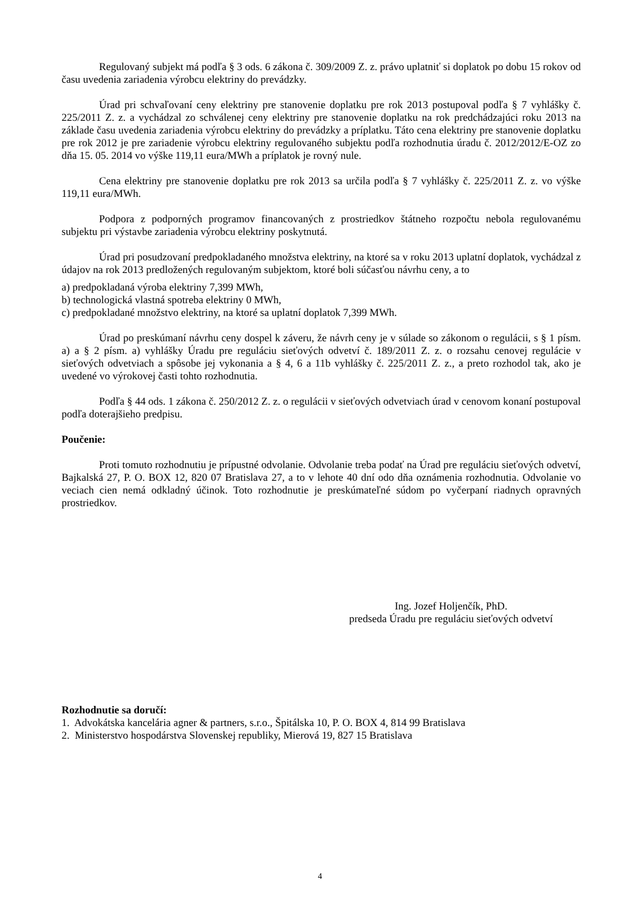Regulovaný subjekt má podľa § 3 ods. 6 zákona č. 309/2009 Z. z. právo uplatniť si doplatok po dobu 15 rokov od času uvedenia zariadenia výrobcu elektriny do prevádzky.
Úrad pri schvaľovaní ceny elektriny pre stanovenie doplatku pre rok 2013 postupoval podľa § 7 vyhlášky č. 225/2011 Z. z. a vychádzal zo schválenej ceny elektriny pre stanovenie doplatku na rok predchádzajúci roku 2013 na základe času uvedenia zariadenia výrobcu elektriny do prevádzky a príplatku. Táto cena elektriny pre stanovenie doplatku pre rok 2012 je pre zariadenie výrobcu elektriny regulovaného subjektu podľa rozhodnutia úradu č. 2012/2012/E-OZ zo dňa 15. 05. 2014 vo výške 119,11 eura/MWh a príplatok je rovný nule.
Cena elektriny pre stanovenie doplatku pre rok 2013 sa určila podľa § 7 vyhlášky č. 225/2011 Z. z. vo výške 119,11 eura/MWh.
Podpora z podporných programov financovaných z prostriedkov štátneho rozpočtu nebola regulovanému subjektu pri výstavbe zariadenia výrobcu elektriny poskytnutá.
Úrad pri posudzovaní predpokladaného množstva elektriny, na ktoré sa v roku 2013 uplatní doplatok, vychádzal z údajov na rok 2013 predložených regulovaným subjektom, ktoré boli súčasťou návrhu ceny, a to
a) predpokladaná výroba elektriny 7,399 MWh,
b) technologická vlastná spotreba elektriny 0 MWh,
c) predpokladané množstvo elektriny, na ktoré sa uplatní doplatok 7,399 MWh.
Úrad po preskúmaní návrhu ceny dospel k záveru, že návrh ceny je v súlade so zákonom o regulácii, s § 1 písm. a) a § 2 písm. a) vyhlášky Úradu pre reguláciu sieťových odvetví č. 189/2011 Z. z. o rozsahu cenovej regulácie v sieťových odvetviach a spôsobe jej vykonania a § 4, 6 a 11b vyhlášky č. 225/2011 Z. z., a preto rozhodol tak, ako je uvedené vo výrokovej časti tohto rozhodnutia.
Podľa § 44 ods. 1 zákona č. 250/2012 Z. z. o regulácii v sieťových odvetviach úrad v cenovom konaní postupoval podľa doterajšieho predpisu.
Poučenie:
Proti tomuto rozhodnutiu je prípustné odvolanie. Odvolanie treba podať na Úrad pre reguláciu sieťových odvetví, Bajkalská 27, P. O. BOX 12, 820 07 Bratislava 27, a to v lehote 40 dní odo dňa oznámenia rozhodnutia. Odvolanie vo veciach cien nemá odkladný účinok. Toto rozhodnutie je preskúmateľné súdom po vyčerpaní riadnych opravných prostriedkov.
Ing. Jozef Holjenčík, PhD.
predseda Úradu pre reguláciu sieťových odvetví
Rozhodnutie sa doručí:
1. Advokátska kancelária agner & partners, s.r.o., Špitálska 10, P. O. BOX 4, 814 99 Bratislava
2. Ministerstvo hospodárstva Slovenskej republiky, Mierová 19, 827 15 Bratislava
4